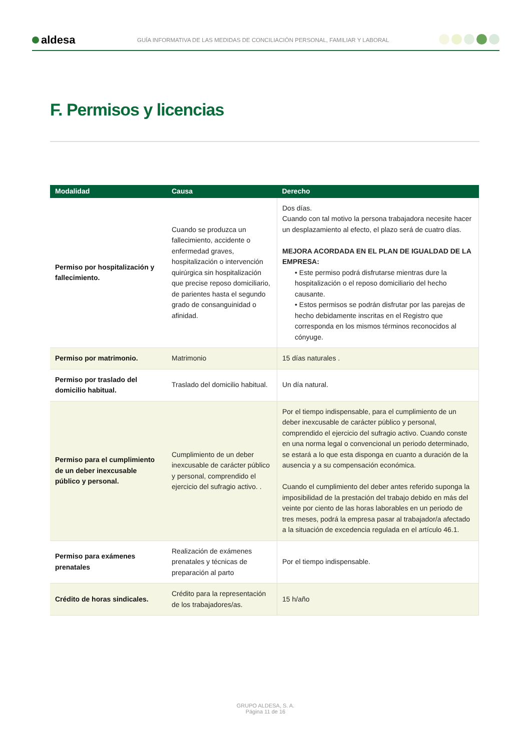aldesa
GUÍA INFORMATIVA DE LAS MEDIDAS DE CONCILIACIÓN PERSONAL, FAMILIAR Y LABORAL
F. Permisos y licencias
| Modalidad | Causa | Derecho |
| --- | --- | --- |
| Permiso por hospitalización y fallecimiento. | Cuando se produzca un fallecimiento, accidente o enfermedad graves, hospitalización o intervención quirúrgica sin hospitalización que precise reposo domiciliario, de parientes hasta el segundo grado de consanguinidad o afinidad. | Dos días. Cuando con tal motivo la persona trabajadora necesite hacer un desplazamiento al efecto, el plazo será de cuatro días. MEJORA ACORDADA EN EL PLAN DE IGUALDAD DE LA EMPRESA: • Este permiso podrá disfrutarse mientras dure la hospitalización o el reposo domiciliario del hecho causante. • Estos permisos se podrán disfrutar por las parejas de hecho debidamente inscritas en el Registro que corresponda en los mismos términos reconocidos al cónyuge. |
| Permiso por matrimonio. | Matrimonio | 15 días naturales . |
| Permiso por traslado del domicilio habitual. | Traslado del domicilio habitual. | Un día natural. |
| Permiso para el cumplimiento de un deber inexcusable público y personal. | Cumplimiento de un deber inexcusable de carácter público y personal, comprendido el ejercicio del sufragio activo. . | Por el tiempo indispensable, para el cumplimiento de un deber inexcusable de carácter público y personal, comprendido el ejercicio del sufragio activo. Cuando conste en una norma legal o convencional un periodo determinado, se estará a lo que esta disponga en cuanto a duración de la ausencia y a su compensación económica. Cuando el cumplimiento del deber antes referido suponga la imposibilidad de la prestación del trabajo debido en más del veinte por ciento de las horas laborables en un periodo de tres meses, podrá la empresa pasar al trabajador/a afectado a la situación de excedencia regulada en el artículo 46.1. |
| Permiso para exámenes prenatales | Realización de exámenes prenatales y técnicas de preparación al parto | Por el tiempo indispensable. |
| Crédito de horas sindicales. | Crédito para la representación de los trabajadores/as. | 15 h/año |
GRUPO ALDESA, S. A.
Página 11 de 16